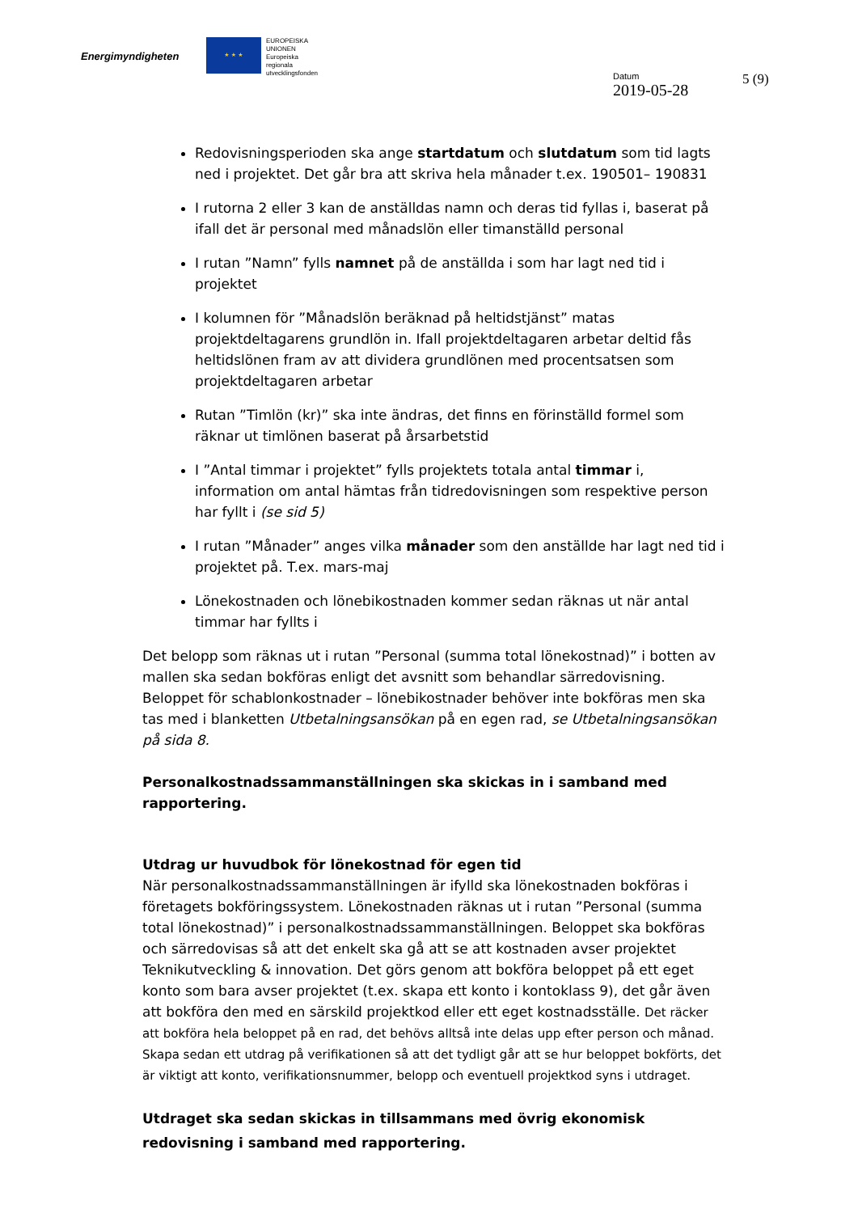Energimyndigheten
★ ★ ★
EUROPEISKA
UNIONEN
Europeiska
regionala
utvecklingsfonden
Datum
2019-05-28
5 (9)
Redovisningsperioden ska ange startdatum och slutdatum som tid lagts ned i projektet. Det går bra att skriva hela månader t.ex. 190501– 190831
I rutorna 2 eller 3 kan de anställdas namn och deras tid fyllas i, baserat på ifall det är personal med månadslön eller timanställd personal
I rutan ”Namn” fylls namnet på de anställda i som har lagt ned tid i projektet
I kolumnen för ”Månadslön beräknad på heltidstjänst” matas projektdeltagarens grundlön in. Ifall projektdeltagaren arbetar deltid fås heltidslönen fram av att dividera grundlönen med procentsatsen som projektdeltagaren arbetar
Rutan ”Timlön (kr)” ska inte ändras, det finns en förinställd formel som räknar ut timlönen baserat på årsarbetstid
I ”Antal timmar i projektet” fylls projektets totala antal timmar i, information om antal hämtas från tidredovisningen som respektive person har fyllt i (se sid 5)
I rutan ”Månader” anges vilka månader som den anställde har lagt ned tid i projektet på. T.ex. mars-maj
Lönekostnaden och lönebikostnaden kommer sedan räknas ut när antal timmar har fyllts i
Det belopp som räknas ut i rutan ”Personal (summa total lönekostnad)” i botten av mallen ska sedan bokföras enligt det avsnitt som behandlar särredovisning. Beloppet för schablonkostnader – lönebikostnader behöver inte bokföras men ska tas med i blanketten Utbetalningsansökan på en egen rad, se Utbetalningsansökan på sida 8.
Personalkostnadssammanställningen ska skickas in i samband med rapportering.
Utdrag ur huvudbok för lönekostnad för egen tid
När personalkostnadssammanställningen är ifylld ska lönekostnaden bokföras i företagets bokföringssystem. Lönekostnaden räknas ut i rutan ”Personal (summa total lönekostnad)” i personalkostnadssammanställningen. Beloppet ska bokföras och särredovisas så att det enkelt ska gå att se att kostnaden avser projektet Teknikutveckling & innovation. Det görs genom att bokföra beloppet på ett eget konto som bara avser projektet (t.ex. skapa ett konto i kontoklass 9), det går även att bokföra den med en särskild projektkod eller ett eget kostnadsställe. Det räcker att bokföra hela beloppet på en rad, det behövs alltså inte delas upp efter person och månad. Skapa sedan ett utdrag på verifikationen så att det tydligt går att se hur beloppet bokförts, det är viktigt att konto, verifikationsnummer, belopp och eventuell projektkod syns i utdraget.
Utdraget ska sedan skickas in tillsammans med övrig ekonomisk redovisning i samband med rapportering.